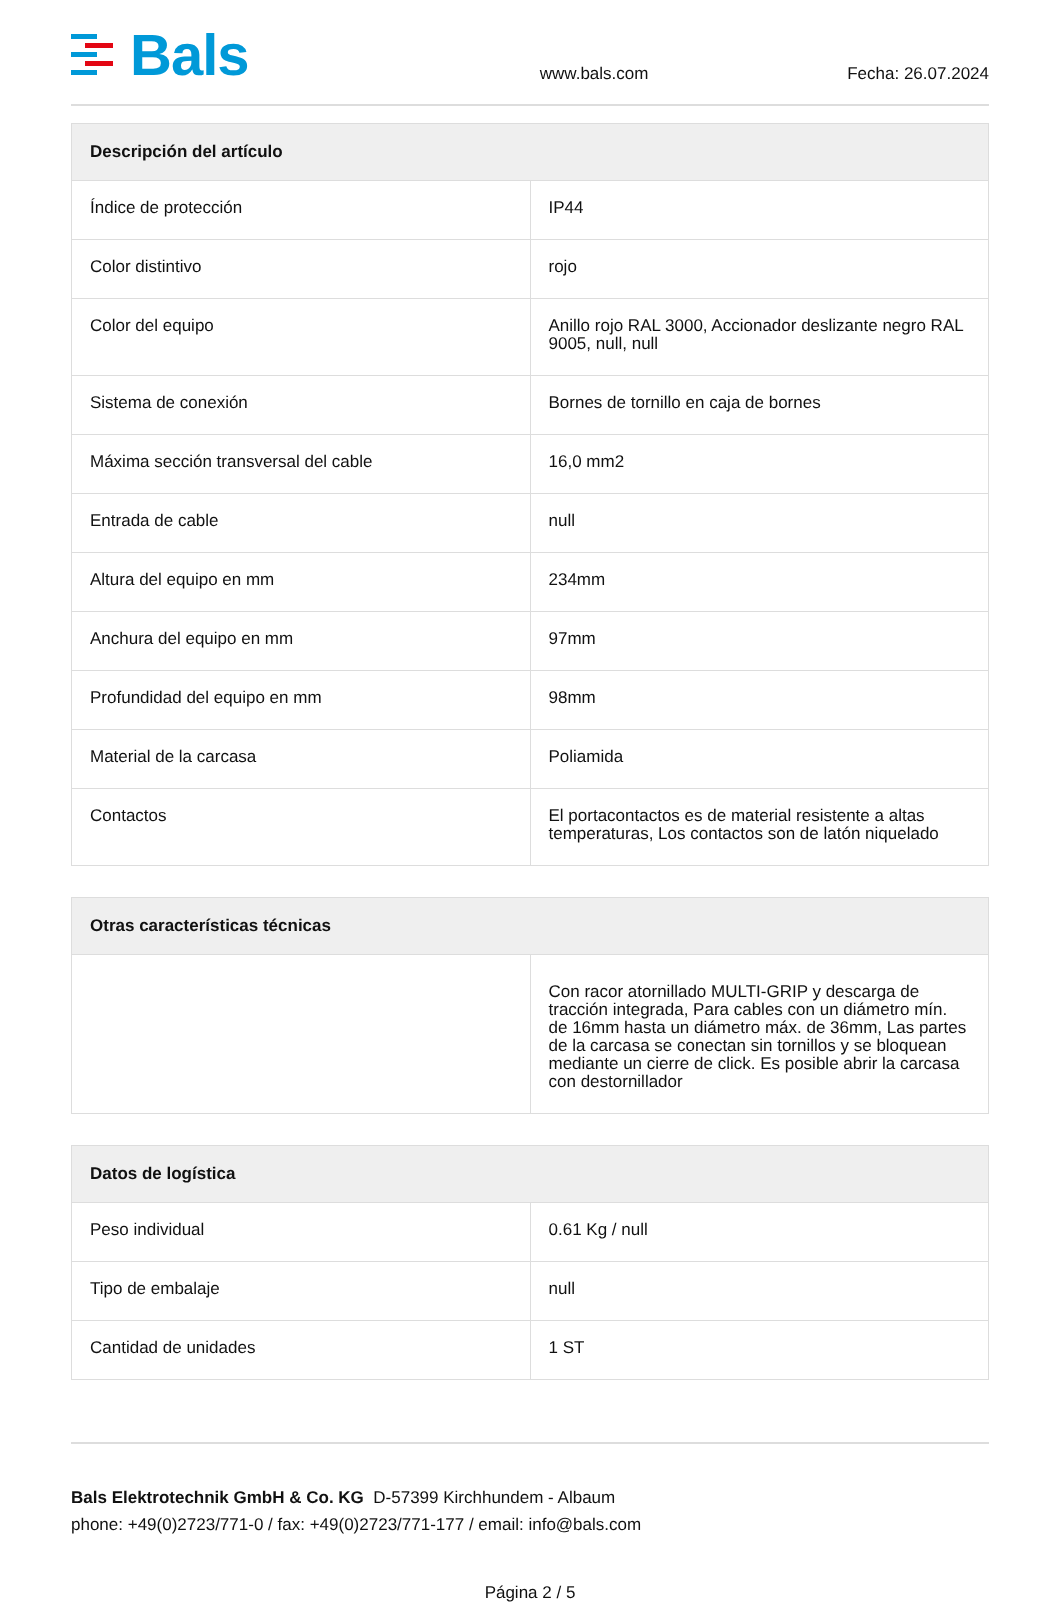Bals
www.bals.com
Fecha: 26.07.2024
| Descripción del artículo | |
| --- | --- |
| Índice de protección | IP44 |
| Color distintivo | rojo |
| Color del equipo | Anillo rojo RAL 3000, Accionador deslizante negro RAL 9005, null, null |
| Sistema de conexión | Bornes de tornillo en caja de bornes |
| Máxima sección transversal del cable | 16,0 mm2 |
| Entrada de cable | null |
| Altura del equipo en mm | 234mm |
| Anchura del equipo en mm | 97mm |
| Profundidad del equipo en mm | 98mm |
| Material de la carcasa | Poliamida |
| Contactos | El portacontactos es de material resistente a altas temperaturas, Los contactos son de latón niquelado |
| Otras características técnicas | |
| --- | --- |
| | Con racor atornillado MULTI-GRIP y descarga de tracción integrada, Para cables con un diámetro mín. de 16mm hasta un diámetro máx. de 36mm, Las partes de la carcasa se conectan sin tornillos y se bloquean mediante un cierre de click. Es posible abrir la carcasa con destornillador |
| Datos de logística | |
| --- | --- |
| Peso individual | 0.61 Kg / null |
| Tipo de embalaje | null |
| Cantidad de unidades | 1 ST |
Bals Elektrotechnik GmbH & Co. KG D-57399 Kirchhundem - Albaum
phone: +49(0)2723/771-0 / fax: +49(0)2723/771-177 / email: info@bals.com
Página 2 / 5